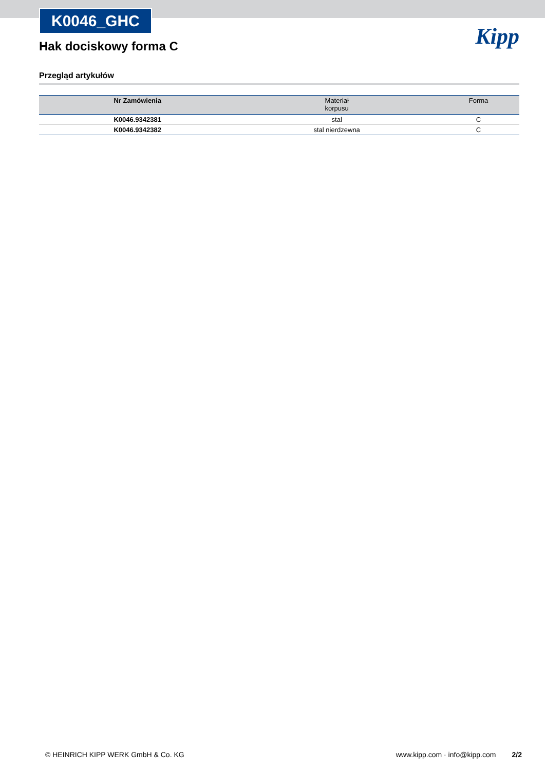K0046_GHC
Hak dociskowy forma C
Kipp
Przegląd artykułów
| Nr Zamówienia | Materiał korpusu | Forma |
| --- | --- | --- |
| K0046.9342381 | stal | C |
| K0046.9342382 | stal nierdzewna | C |
© HEINRICH KIPP WERK GmbH & Co. KG www.kipp.com · info@kipp.com 2/2